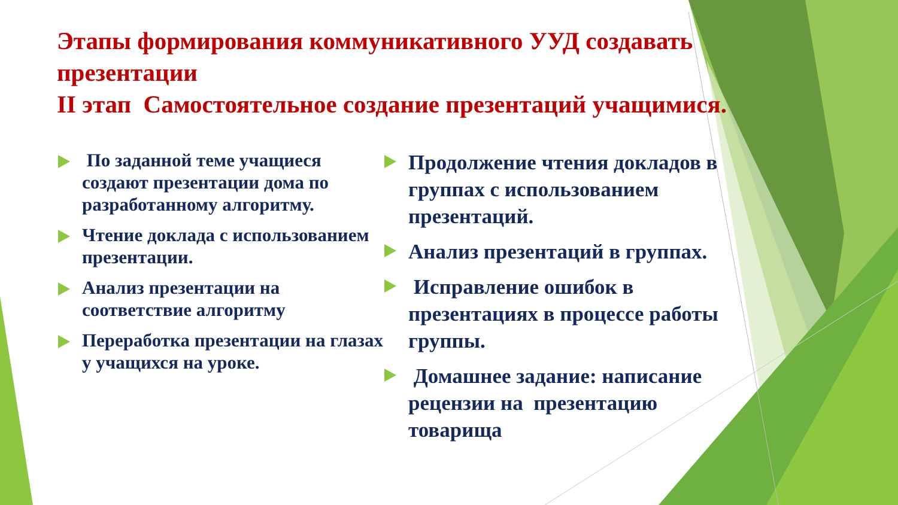Этапы формирования коммуникативного УУД создавать презентации
II этап Самостоятельное создание презентаций учащимися.
По заданной теме учащиеся создают презентации дома по разработанному алгоритму.
Чтение доклада с использованием презентации.
Анализ презентации на соответствие алгоритму
Переработка презентации на глазах у учащихся на уроке.
Продолжение чтения докладов в группах с использованием презентаций.
Анализ презентаций в группах.
Исправление ошибок в презентациях в процессе работы группы.
Домашнее задание: написание рецензии на презентацию товарища